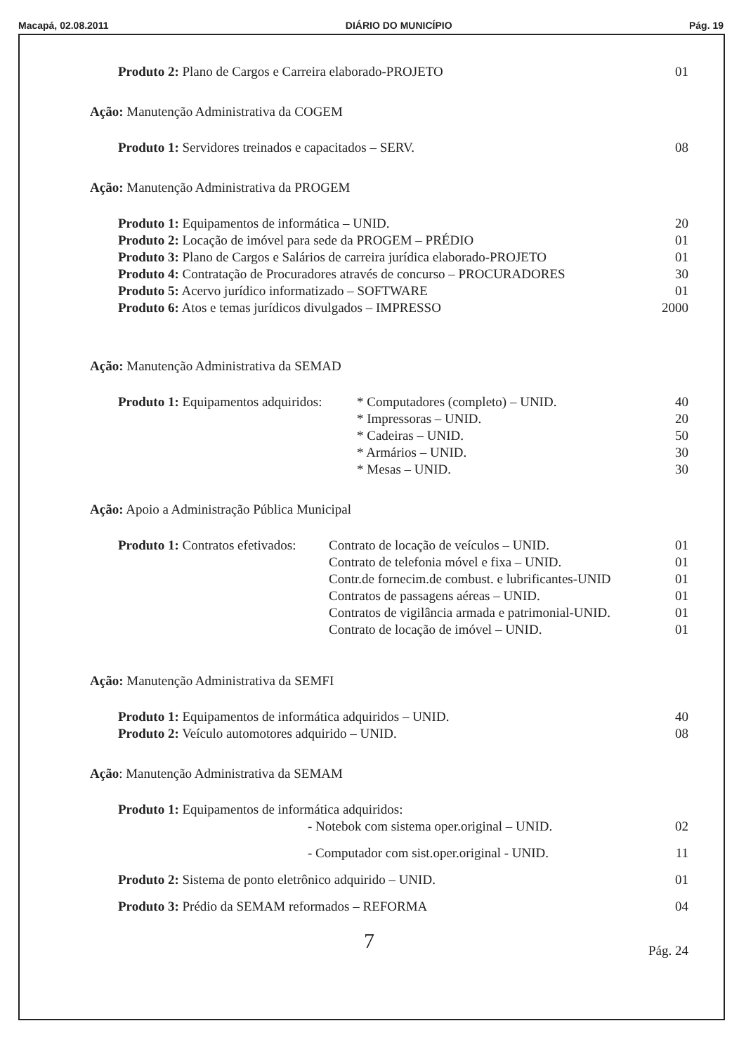Macapá, 02.08.2011 DIÁRIO DO MUNICÍPIO Pág. 19
| Produto 2: Plano de Cargos e Carreira elaborado-PROJETO | 01 |
Ação: Manutenção Administrativa da COGEM
| Produto 1: Servidores treinados e capacitados – SERV. | 08 |
Ação: Manutenção Administrativa da PROGEM
| Produto 1: Equipamentos de informática – UNID. | 20 |
| Produto 2: Locação de imóvel para sede da PROGEM – PRÉDIO | 01 |
| Produto 3: Plano de Cargos e Salários de carreira jurídica elaborado-PROJETO | 01 |
| Produto 4: Contratação de Procuradores através de concurso – PROCURADORES | 30 |
| Produto 5: Acervo jurídico informatizado – SOFTWARE | 01 |
| Produto 6: Atos e temas jurídicos divulgados – IMPRESSO | 2000 |
Ação: Manutenção Administrativa da SEMAD
| Produto 1: Equipamentos adquiridos: | * Computadores (completo) – UNID. | 40 |
| | * Impressoras – UNID. | 20 |
| | * Cadeiras – UNID. | 50 |
| | * Armários – UNID. | 30 |
| | * Mesas – UNID. | 30 |
Ação: Apoio a Administração Pública Municipal
| Produto 1: Contratos efetivados: | Contrato de locação de veículos – UNID. | 01 |
| | Contrato de telefonia móvel e fixa – UNID. | 01 |
| | Contr.de fornecim.de combust. e lubrificantes-UNID | 01 |
| | Contratos de passagens aéreas – UNID. | 01 |
| | Contratos de vigilância armada e patrimonial-UNID. | 01 |
| | Contrato de locação de imóvel – UNID. | 01 |
Ação: Manutenção Administrativa da SEMFI
| Produto 1: Equipamentos de informática adquiridos – UNID. | 40 |
| Produto 2: Veículo automotores adquirido – UNID. | 08 |
Ação: Manutenção Administrativa da SEMAM
| Produto 1: Equipamentos de informática adquiridos: | | |
| | - Notebok com sistema oper.original – UNID. | 02 |
| | - Computador com sist.oper.original - UNID. | 11 |
| Produto 2: Sistema de ponto eletrônico adquirido – UNID. | | 01 |
| Produto 3: Prédio da SEMAM reformados – REFORMA | | 04 |
7 Pág. 24